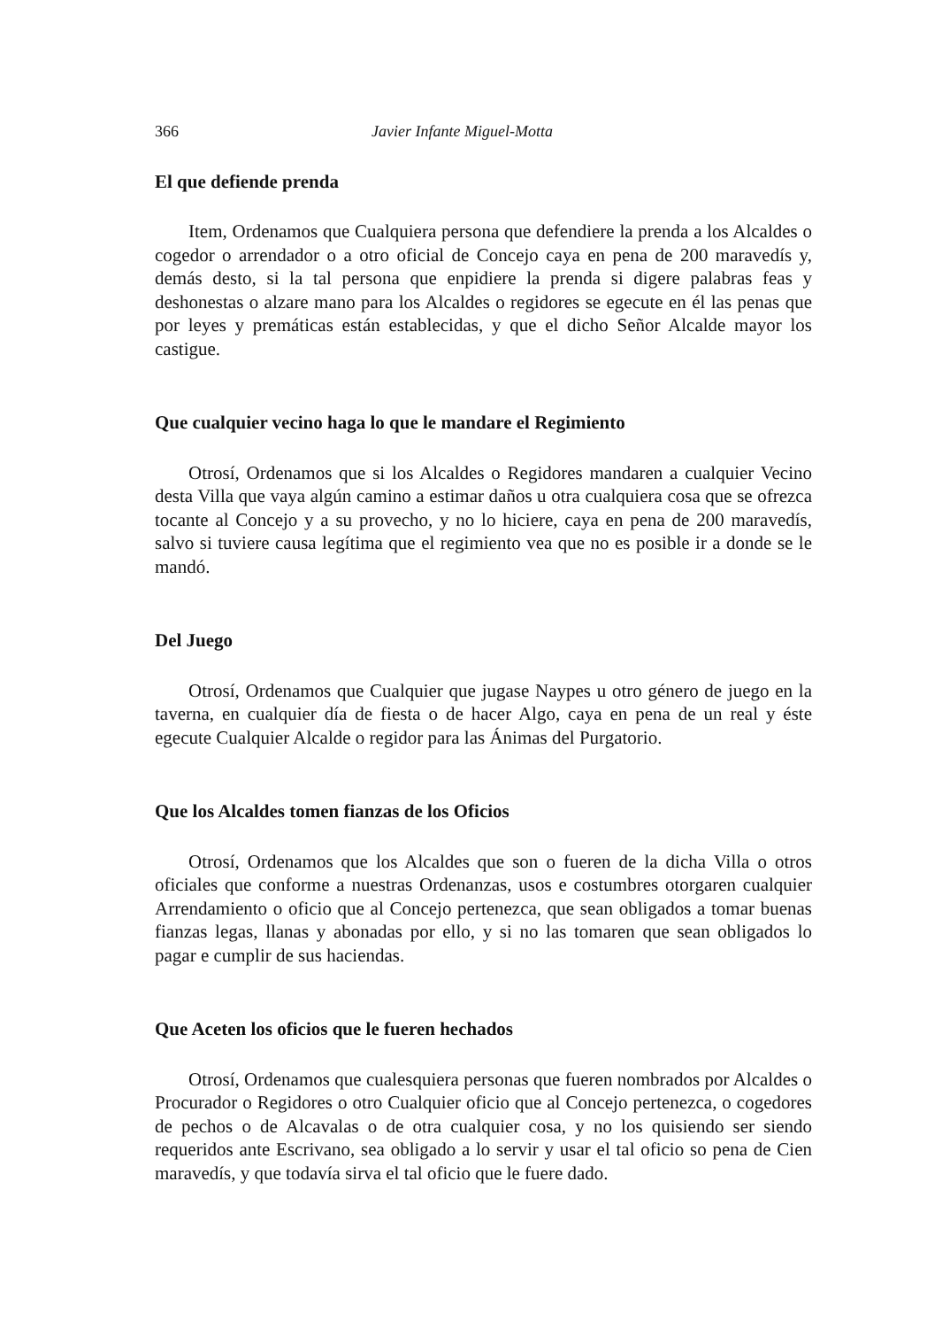366 Javier Infante Miguel-Motta
El que defiende prenda
Item, Ordenamos que Cualquiera persona que defendiere la prenda a los Alcaldes o cogedor o arrendador o a otro oficial de Concejo caya en pena de 200 maravedís y, demás desto, si la tal persona que enpidiere la prenda si digere palabras feas y deshonestas o alzare mano para los Alcaldes o regidores se egecute en él las penas que por leyes y premáticas están establecidas, y que el dicho Señor Alcalde mayor los castigue.
Que cualquier vecino haga lo que le mandare el Regimiento
Otrosí, Ordenamos que si los Alcaldes o Regidores mandaren a cualquier Vecino desta Villa que vaya algún camino a estimar daños u otra cualquiera cosa que se ofrezca tocante al Concejo y a su provecho, y no lo hiciere, caya en pena de 200 maravedís, salvo si tuviere causa legítima que el regimiento vea que no es posible ir a donde se le mandó.
Del Juego
Otrosí, Ordenamos que Cualquier que jugase Naypes u otro género de juego en la taverna, en cualquier día de fiesta o de hacer Algo, caya en pena de un real y éste egecute Cualquier Alcalde o regidor para las Ánimas del Purgatorio.
Que los Alcaldes tomen fianzas de los Oficios
Otrosí, Ordenamos que los Alcaldes que son o fueren de la dicha Villa o otros oficiales que conforme a nuestras Ordenanzas, usos e costumbres otorgaren cualquier Arrendamiento o oficio que al Concejo pertenezca, que sean obligados a tomar buenas fianzas legas, llanas y abonadas por ello, y si no las tomaren que sean obligados lo pagar e cumplir de sus haciendas.
Que Aceten los oficios que le fueren hechados
Otrosí, Ordenamos que cualesquiera personas que fueren nombrados por Alcaldes o Procurador o Regidores o otro Cualquier oficio que al Concejo pertenezca, o cogedores de pechos o de Alcavalas o de otra cualquier cosa, y no los quisiendo ser siendo requeridos ante Escrivano, sea obligado a lo servir y usar el tal oficio so pena de Cien maravedís, y que todavía sirva el tal oficio que le fuere dado.